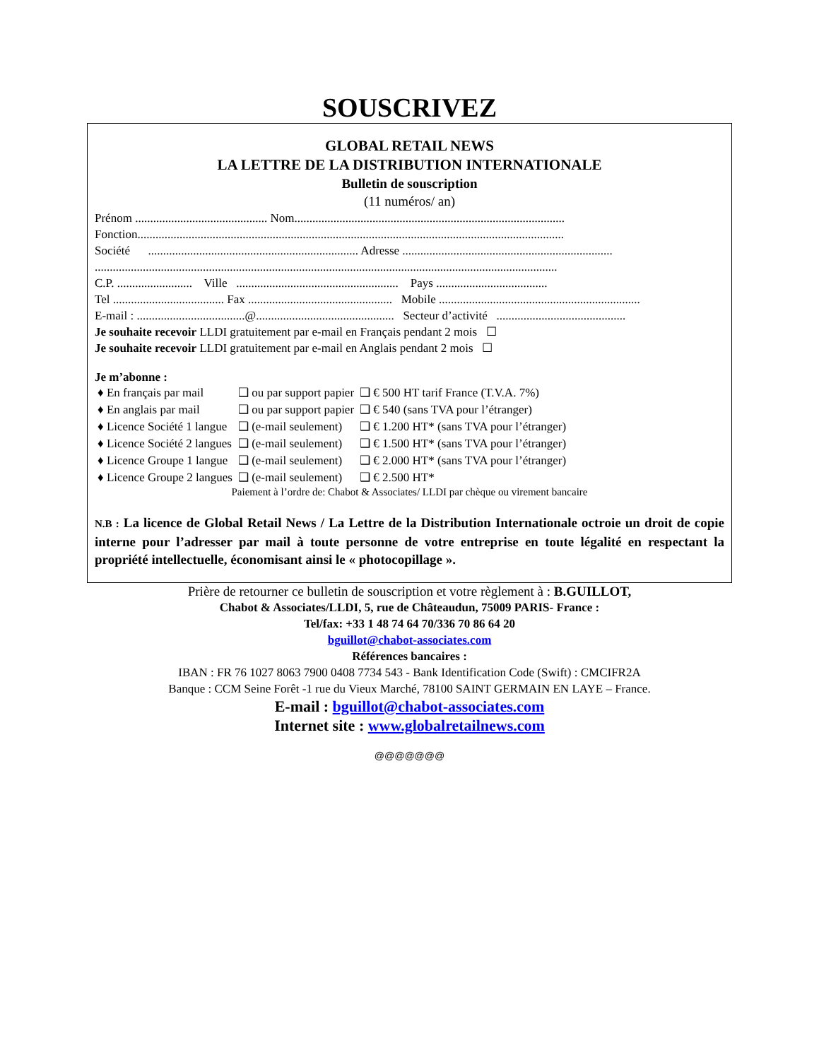SOUSCRIVEZ
GLOBAL RETAIL NEWS
LA LETTRE DE LA DISTRIBUTION INTERNATIONALE
Bulletin de souscription
(11 numéros/ an)
Prénom ............................................ Nom..........................................................................................
Fonction..............................................................................................................................................
Société ...................................................................... Adresse ......................................................................
..........................................................................................................................................................
C.P. ......................... Ville ...................................................... Pays .....................................
Tel ..................................... Fax ................................................ Mobile ...................................................................
E-mail : ....................................@.............................................. Secteur d’activité ...........................................
Je souhaite recevoir LLDI gratuitement par e-mail en Français pendant 2 mois ☐
Je souhaite recevoir LLDI gratuitement par e-mail en Anglais pendant 2 mois ☐
Je m’abonne :
| ♦ En français par mail | ❑ ou par support papier | ❑ € 500 HT tarif France (T.V.A. 7%) |
| ♦ En anglais par mail | ❑ ou par support papier | ❑ € 540 (sans TVA pour l’étranger) |
| ♦ Licence Société 1 langue | ❑ (e-mail seulement) | ❑ € 1.200 HT* (sans TVA pour l’étranger) |
| ♦ Licence Société 2 langues | ❑ (e-mail seulement) | ❑ € 1.500 HT* (sans TVA pour l’étranger) |
| ♦ Licence Groupe 1 langue | ❑ (e-mail seulement) | ❑ € 2.000 HT* (sans TVA pour l’étranger) |
| ♦ Licence Groupe 2 langues | ❑ (e-mail seulement) | ❑ € 2.500 HT* |
Paiement à l’ordre de: Chabot & Associates/ LLDI par chèque ou virement bancaire
N.B : La licence de Global Retail News / La Lettre de la Distribution Internationale octroie un droit de copie interne pour l’adresser par mail à toute personne de votre entreprise en toute légalité en respectant la propriété intellectuelle, économisant ainsi le « photocopillage ».
Prière de retourner ce bulletin de souscription et votre règlement à : B.GUILLOT,
Chabot & Associates/LLDI, 5, rue de Châteaudun, 75009 PARIS- France :
Tel/fax: +33 1 48 74 64 70/336 70 86 64 20
bguillot@chabot-associates.com
Références bancaires :
IBAN : FR 76 1027 8063 7900 0408 7734 543 - Bank Identification Code (Swift) : CMCIFR2A
Banque : CCM Seine Forêt -1 rue du Vieux Marché, 78100 SAINT GERMAIN EN LAYE – France.
E-mail : bguillot@chabot-associates.com
Internet site : www.globalretailnews.com
@@@@@@@